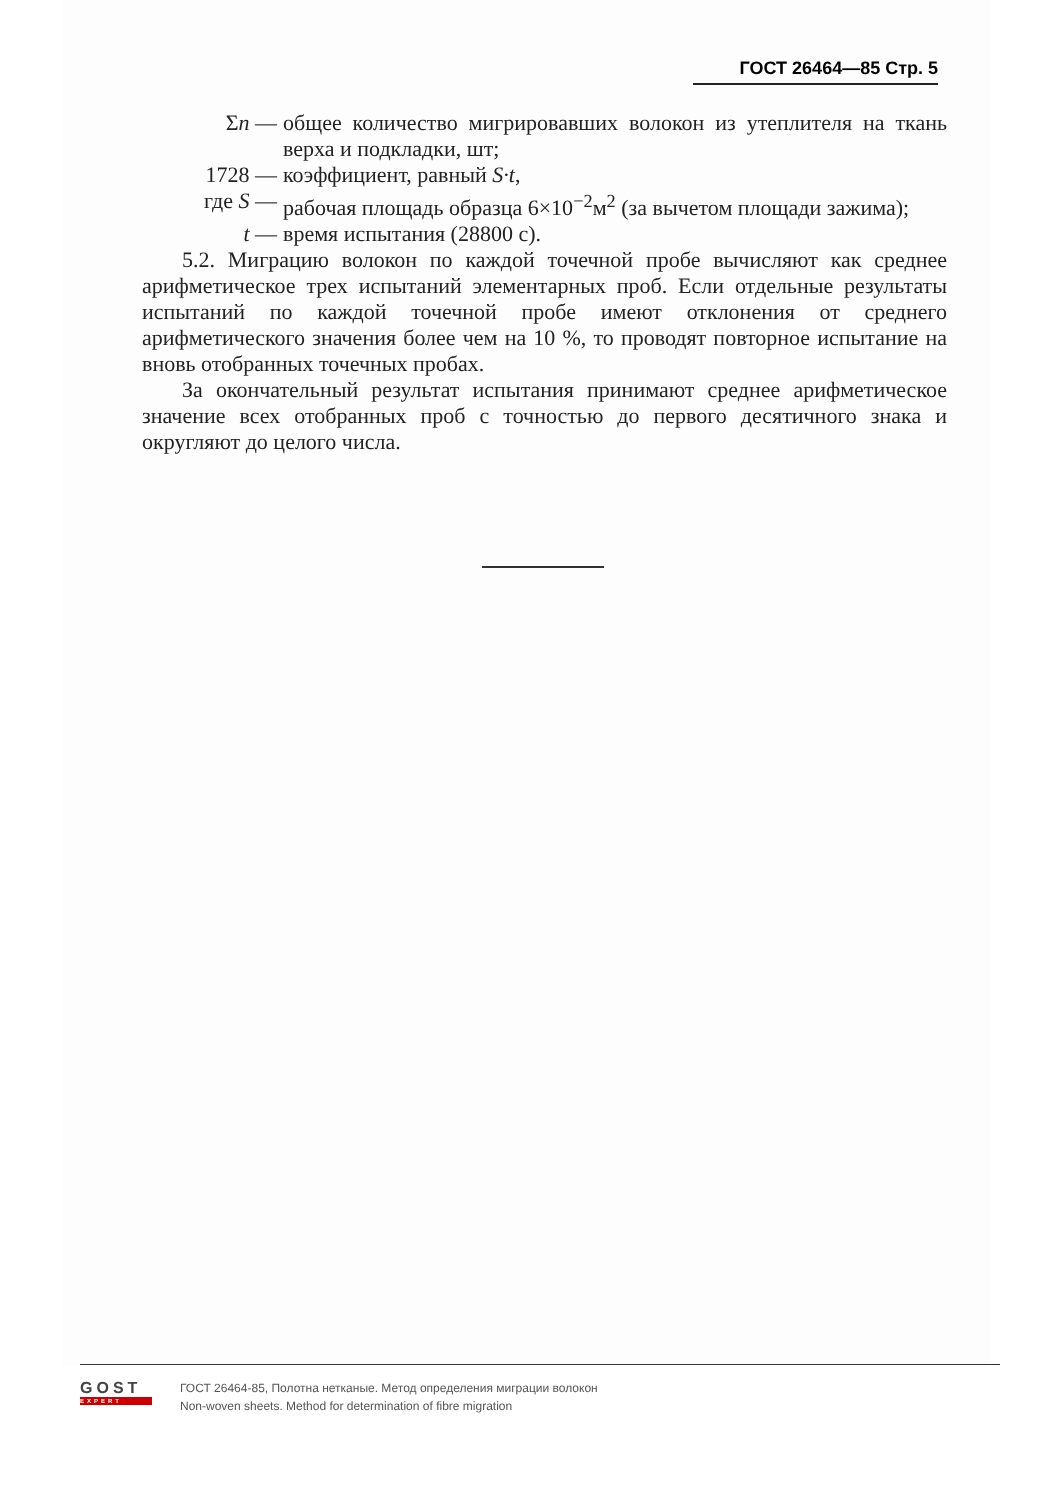ГОСТ 26464—85 Стр. 5
Σn — общее количество мигрировавших волокон из утеплителя на ткань верха и подкладки, шт;
1728 — коэффициент, равный S·t,
где S — рабочая площадь образца 6×10<sup>−2</sup>м<sup>2</sup> (за вычетом площади зажима);
t — время испытания (28800 с).
5.2. Миграцию волокон по каждой точечной пробе вычисляют как среднее арифметическое трех испытаний элементарных проб. Если отдельные результаты испытаний по каждой точечной пробе имеют отклонения от среднего арифметического значения более чем на 10 %, то проводят повторное испытание на вновь отобранных точечных пробах.
За окончательный результат испытания принимают среднее арифметическое значение всех отобранных проб с точностью до первого десятичного знака и округляют до целого числа.
GOST
EXPERT
ГОСТ 26464-85, Полотна нетканые. Метод определения миграции волокон
Non-woven sheets. Method for determination of fibre migration